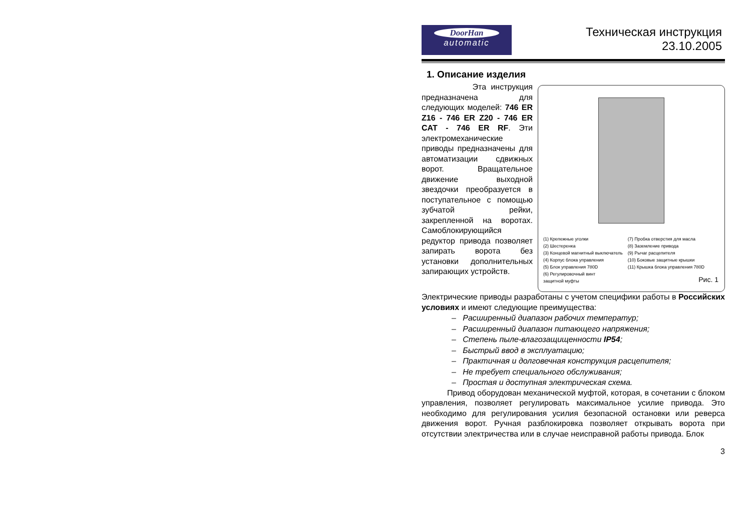DoorHan
automatic
Техническая инструкция
23.10.2005
1. Описание изделия
Эта инструкция предназначена для следующих моделей: 746 ER Z16 - 746 ER Z20 - 746 ER CAT - 746 ER RF. Эти электромеханические приводы предназначены для автоматизации сдвижных ворот. Вращательное движение выходной звездочки преобразуется в поступательное с помощью зубчатой рейки, закрепленной на воротах. Самоблокирующийся редуктор привода позволяет запирать ворота без установки дополнительных запирающих устройств.
(1) Крепежные уголки
(2) Шестеренка
(3) Концевой магнитный выключатель
(4) Корпус блока управления
(5) Блок управления 780D
(6) Регулировочный винт
защитной муфты
(7) Пробка отверстия для масла
(8) Заземление привода
(9) Рычаг расцепителя
(10) Боковые защитные крышки
(11) Крышка блока управления 780D
Рис. 1
Электрические приводы разработаны с учетом специфики работы в Российских условиях и имеют следующие преимущества:
– Расширенный диапазон рабочих температур;
– Расширенный диапазон питающего напряжения;
– Степень пыле-влагозащищенности IP54;
– Быстрый ввод в эксплуатацию;
– Практичная и долговечная конструкция расцепителя;
– Не требует специального обслуживания;
– Простая и доступная электрическая схема.
Привод оборудован механической муфтой, которая, в сочетании с блоком управления, позволяет регулировать максимальное усилие привода. Это необходимо для регулирования усилия безопасной остановки или реверса движения ворот. Ручная разблокировка позволяет открывать ворота при отсутствии электричества или в случае неисправной работы привода. Блок
3